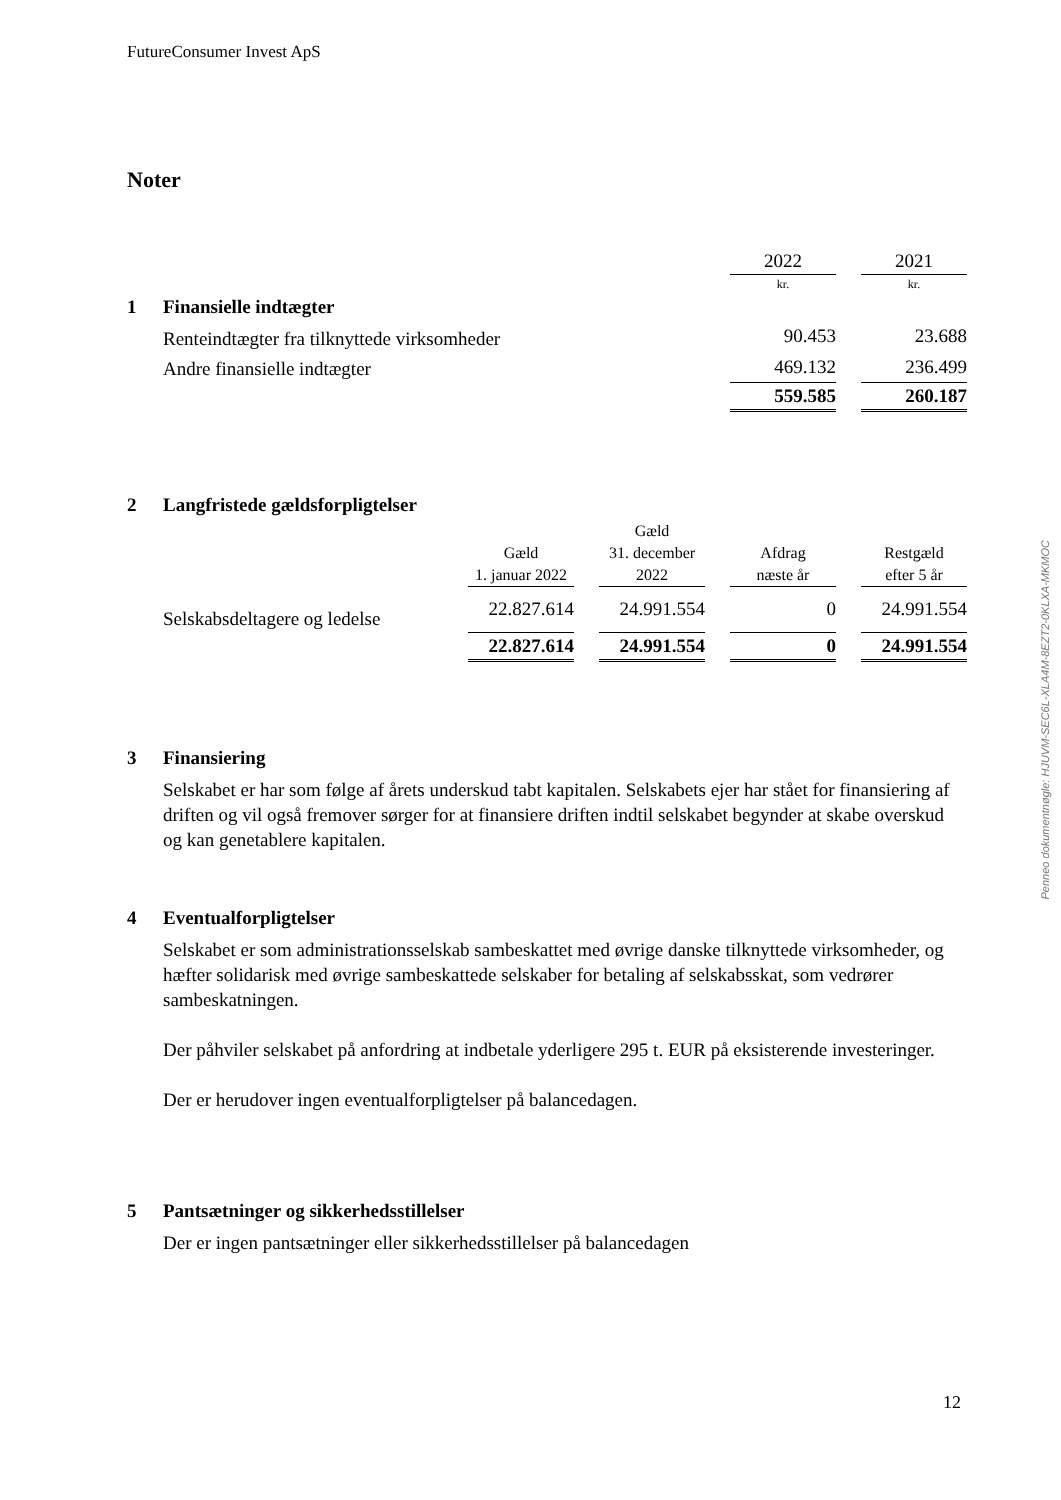FutureConsumer Invest ApS
Noter
| | | 2022 | | 2021 |
| | | kr. | | kr. |
| 1 | Finansielle indtægter | | | |
| | Renteindtægter fra tilknyttede virksomheder | 90.453 | | 23.688 |
| | Andre finansielle indtægter | 469.132 | | 236.499 |
| | | 559.585 | | 260.187 |
2 Langfristede gældsforpligtelser
| | | | | Gæld | | | | |
| | | Gæld | | 31. december | | Afdrag | | Restgæld |
| | | 1. januar 2022 | | 2022 | | næste år | | efter 5 år |
| | Selskabsdeltagere og ledelse | 22.827.614 | | 24.991.554 | | 0 | | 24.991.554 |
| | | 22.827.614 | | 24.991.554 | | 0 | | 24.991.554 |
3 Finansiering
Selskabet er har som følge af årets underskud tabt kapitalen. Selskabets ejer har stået for finansiering af driften og vil også fremover sørger for at finansiere driften indtil selskabet begynder at skabe overskud og kan genetablere kapitalen.
4 Eventualforpligtelser
Selskabet er som administrationsselskab sambeskattet med øvrige danske tilknyttede virksomheder, og hæfter solidarisk med øvrige sambeskattede selskaber for betaling af selskabsskat, som vedrører sambeskatningen.
Der påhviler selskabet på anfordring at indbetale yderligere 295 t. EUR på eksisterende investeringer.
Der er herudover ingen eventualforpligtelser på balancedagen.
5 Pantsætninger og sikkerhedsstillelser
Der er ingen pantsætninger eller sikkerhedsstillelser på balancedagen
Penneo dokumentnøgle: HJUVM-SEC6L-XLA4M-8EZT2-0KLXA-MKMOC
12